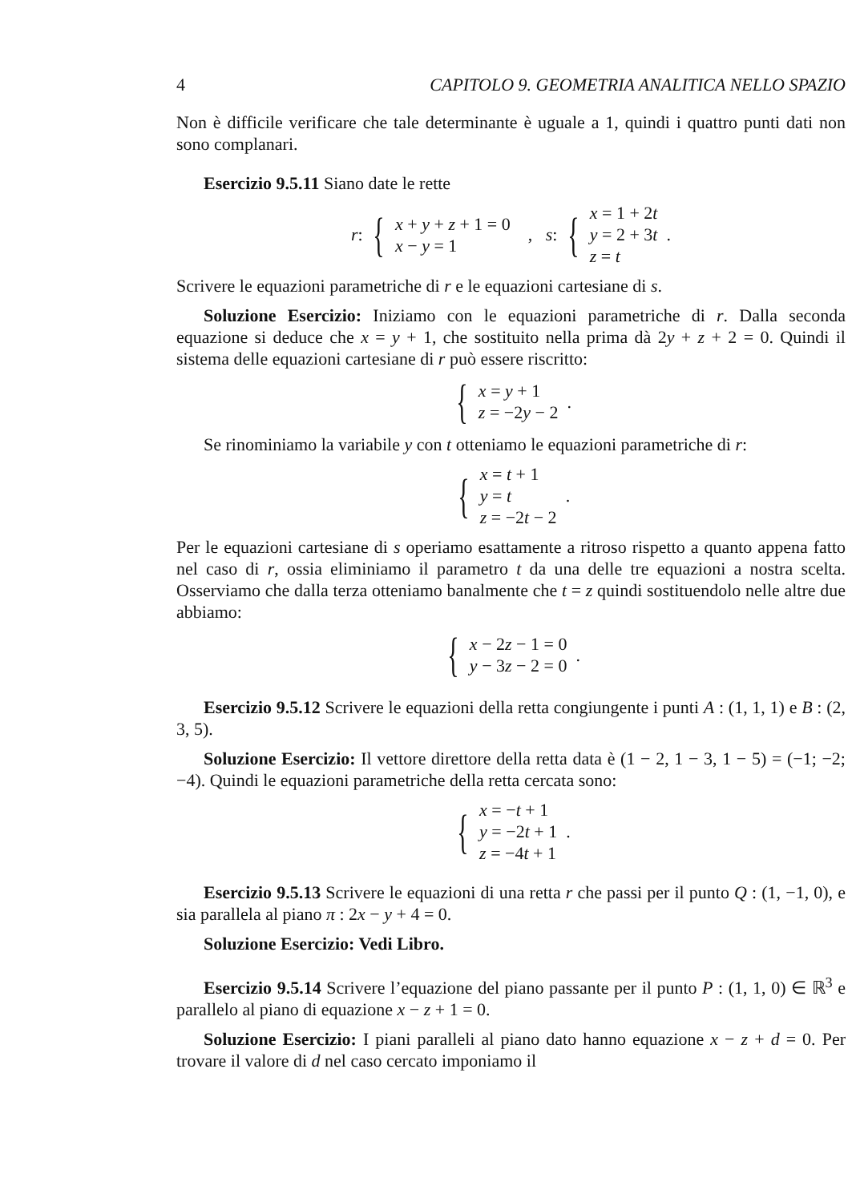4 CAPITOLO 9. GEOMETRIA ANALITICA NELLO SPAZIO
Non è difficile verificare che tale determinante è uguale a 1, quindi i quattro punti dati non sono complanari.
Esercizio 9.5.11 Siano date le rette
r : {
x + y + z + 1 = 0
x − y = 1
, s : {
x = 1 + 2t
y = 2 + 3t
z = t
.
Scrivere le equazioni parametriche di r e le equazioni cartesiane di s.
Soluzione Esercizio: Iniziamo con le equazioni parametriche di r. Dalla seconda equazione si deduce che x = y + 1, che sostituito nella prima dà 2y + z + 2 = 0. Quindi il sistema delle equazioni cartesiane di r può essere riscritto:
{
x = y + 1
z = −2y − 2
.
Se rinominiamo la variabile y con t otteniamo le equazioni parametriche di r:
{
x = t + 1
y = t
z = −2t − 2
.
Per le equazioni cartesiane di s operiamo esattamente a ritroso rispetto a quanto appena fatto nel caso di r, ossia eliminiamo il parametro t da una delle tre equazioni a nostra scelta. Osserviamo che dalla terza otteniamo banalmente che t = z quindi sostituendolo nelle altre due abbiamo:
{
x − 2z − 1 = 0
y − 3z − 2 = 0
.
Esercizio 9.5.12 Scrivere le equazioni della retta congiungente i punti A : (1, 1, 1) e B : (2, 3, 5).
Soluzione Esercizio: Il vettore direttore della retta data è (1 − 2, 1 − 3, 1 − 5) = (−1; −2; −4). Quindi le equazioni parametriche della retta cercata sono:
{
x = −t + 1
y = −2t + 1
z = −4t + 1
.
Esercizio 9.5.13 Scrivere le equazioni di una retta r che passi per il punto Q : (1, −1, 0), e sia parallela al piano π : 2x − y + 4 = 0.
Soluzione Esercizio: Vedi Libro.
Esercizio 9.5.14 Scrivere l’equazione del piano passante per il punto P : (1, 1, 0) ∈ ℝ<sup>3</sup> e parallelo al piano di equazione x − z + 1 = 0.
Soluzione Esercizio: I piani paralleli al piano dato hanno equazione x − z + d = 0. Per trovare il valore di d nel caso cercato imponiamo il